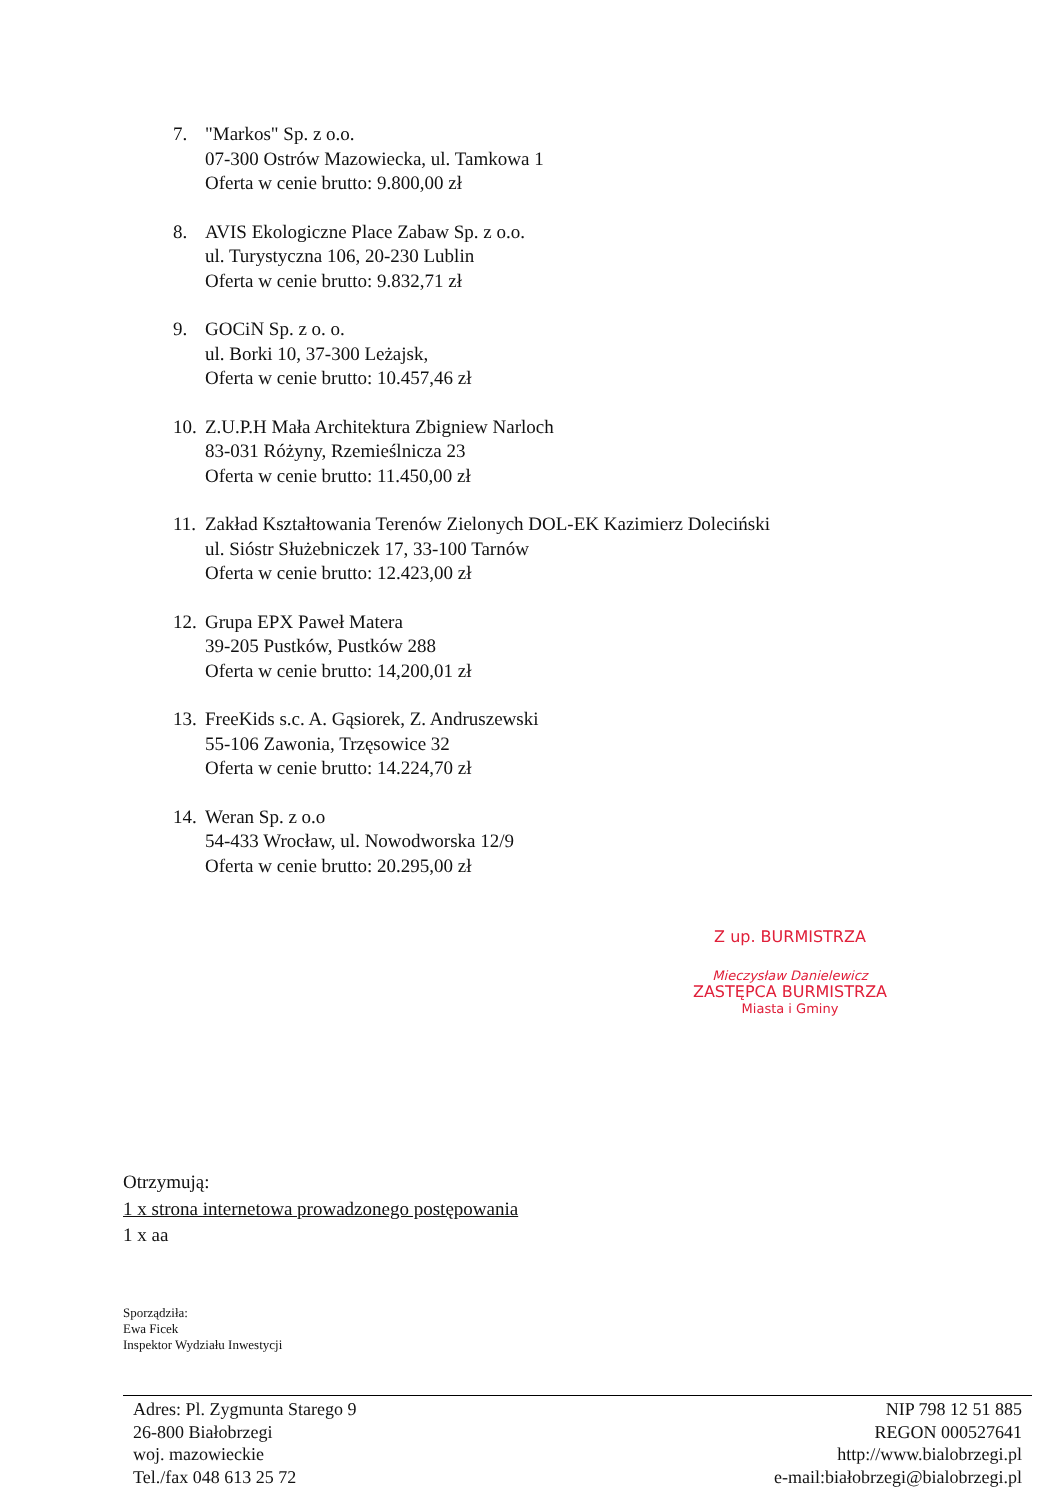7. "Markos" Sp. z o.o.
07-300 Ostrów Mazowiecka, ul. Tamkowa 1
Oferta w cenie brutto: 9.800,00 zł
8. AVIS Ekologiczne Place Zabaw Sp. z o.o.
ul. Turystyczna 106, 20-230 Lublin
Oferta w cenie brutto: 9.832,71 zł
9. GOCiN Sp. z o. o.
ul. Borki 10, 37-300 Leżajsk,
Oferta w cenie brutto: 10.457,46 zł
10.
Z.U.P.H Mała Architektura Zbigniew Narloch
83-031 Różyny, Rzemieślnicza 23
Oferta w cenie brutto: 11.450,00 zł
11.
Zakład Kształtowania Terenów Zielonych DOL-EK Kazimierz Doleciński
ul. Sióstr Służebniczek 17, 33-100 Tarnów
Oferta w cenie brutto: 12.423,00 zł
12.
Grupa EPX Paweł Matera
39-205 Pustków, Pustków 288
Oferta w cenie brutto: 14,200,01 zł
13.
FreeKids s.c. A. Gąsiorek, Z. Andruszewski
55-106 Zawonia, Trzęsowice 32
Oferta w cenie brutto: 14.224,70 zł
14.
Weran Sp. z o.o
54-433 Wrocław, ul. Nowodworska 12/9
Oferta w cenie brutto: 20.295,00 zł
Z up. BURMISTRZA
Mieczysław Danielewicz
ZASTĘPCA BURMISTRZA
Miasta i Gminy
Otrzymują:
1 x strona internetowa prowadzonego postępowania
1 x aa
Sporządziła:
Ewa Ficek
Inspektor Wydziału Inwestycji
Adres: Pl. Zygmunta Starego 9
26-800 Białobrzegi
woj. mazowieckie
Tel./fax 048 613 25 72
NIP 798 12 51 885
REGON 000527641
http://www.bialobrzegi.pl
e-mail:białobrzegi@bialobrzegi.pl